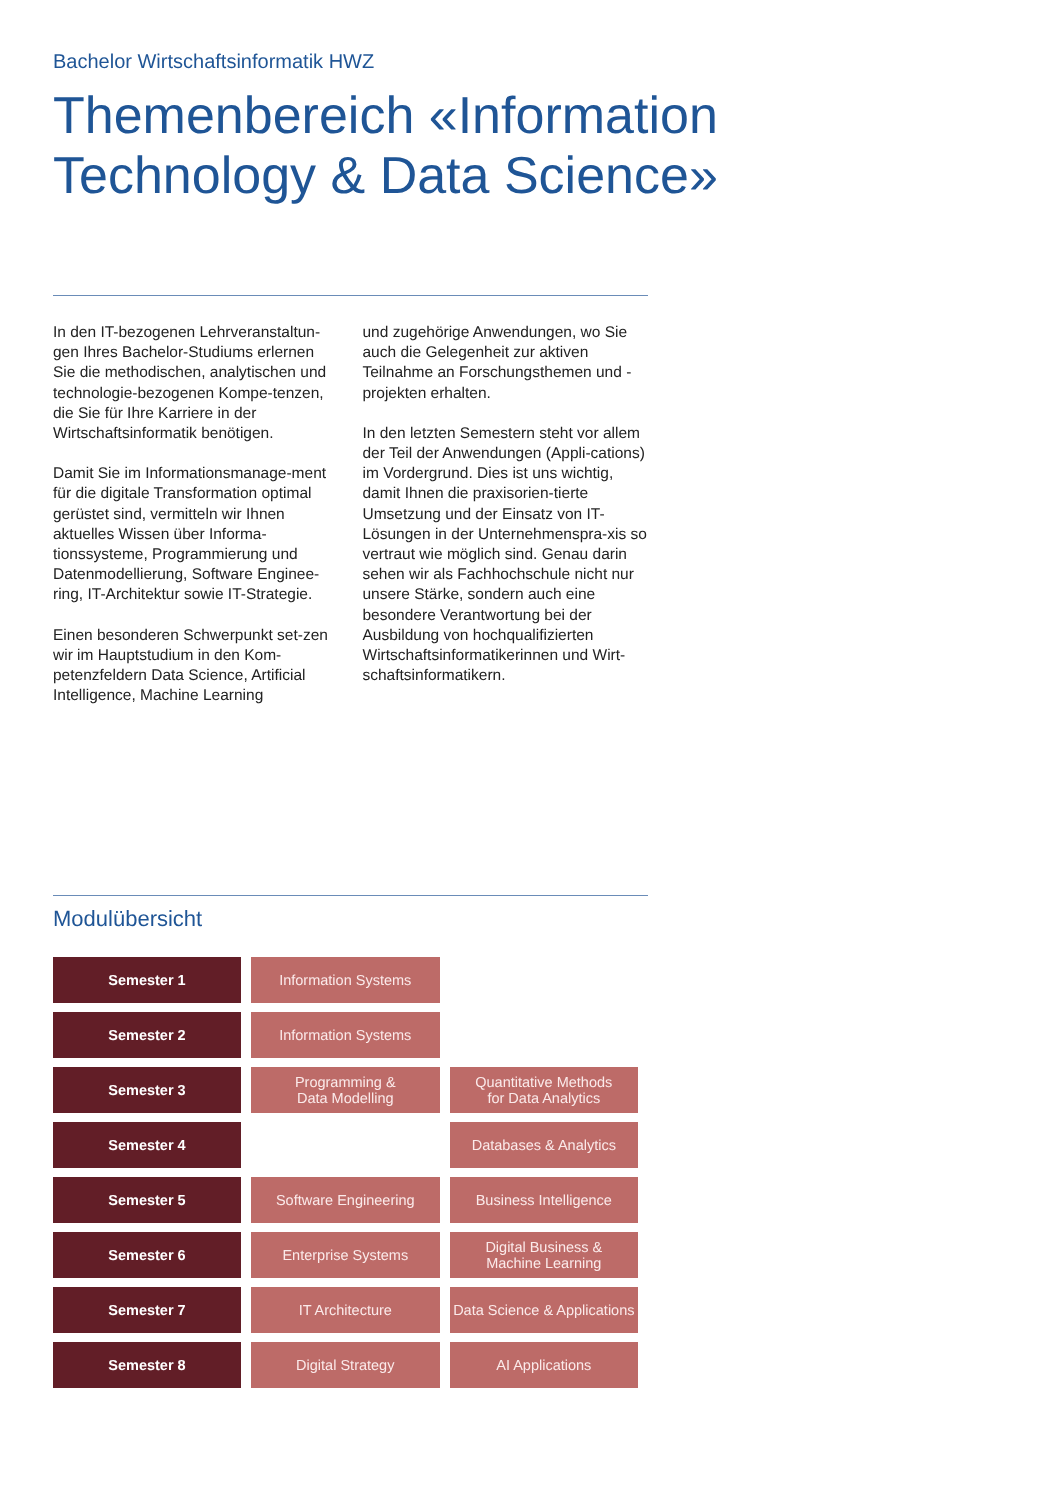Bachelor Wirtschaftsinformatik HWZ
Themenbereich «Information Technology & Data Science»
In den IT-bezogenen Lehrveranstaltun-gen Ihres Bachelor-Studiums erlernen Sie die methodischen, analytischen und technologie-bezogenen Kompe-tenzen, die Sie für Ihre Karriere in der Wirtschaftsinformatik benötigen.
Damit Sie im Informationsmanage-ment für die digitale Transformation optimal gerüstet sind, vermitteln wir Ihnen aktuelles Wissen über Informa-tionssysteme, Programmierung und Datenmodellierung, Software Enginee-ring, IT-Architektur sowie IT-Strategie.
Einen besonderen Schwerpunkt set-zen wir im Hauptstudium in den Kom-petenzfeldern Data Science, Artificial Intelligence, Machine Learning
und zugehörige Anwendungen, wo Sie auch die Gelegenheit zur aktiven Teilnahme an Forschungsthemen und -projekten erhalten.
In den letzten Semestern steht vor allem der Teil der Anwendungen (Appli-cations) im Vordergrund. Dies ist uns wichtig, damit Ihnen die praxisorien-tierte Umsetzung und der Einsatz von IT-Lösungen in der Unternehmenspra-xis so vertraut wie möglich sind. Genau darin sehen wir als Fachhochschule nicht nur unsere Stärke, sondern auch eine besondere Verantwortung bei der Ausbildung von hochqualifizierten Wirtschaftsinformatikerinnen und Wirt-schaftsinformatikern.
Modulübersicht
| Semester 1 | Information Systems | |
| Semester 2 | Information Systems | |
| Semester 3 | Programming & Data Modelling | Quantitative Methods for Data Analytics |
| Semester 4 | | Databases & Analytics |
| Semester 5 | Software Engineering | Business Intelligence |
| Semester 6 | Enterprise Systems | Digital Business & Machine Learning |
| Semester 7 | IT Architecture | Data Science & Applications |
| Semester 8 | Digital Strategy | AI Applications |